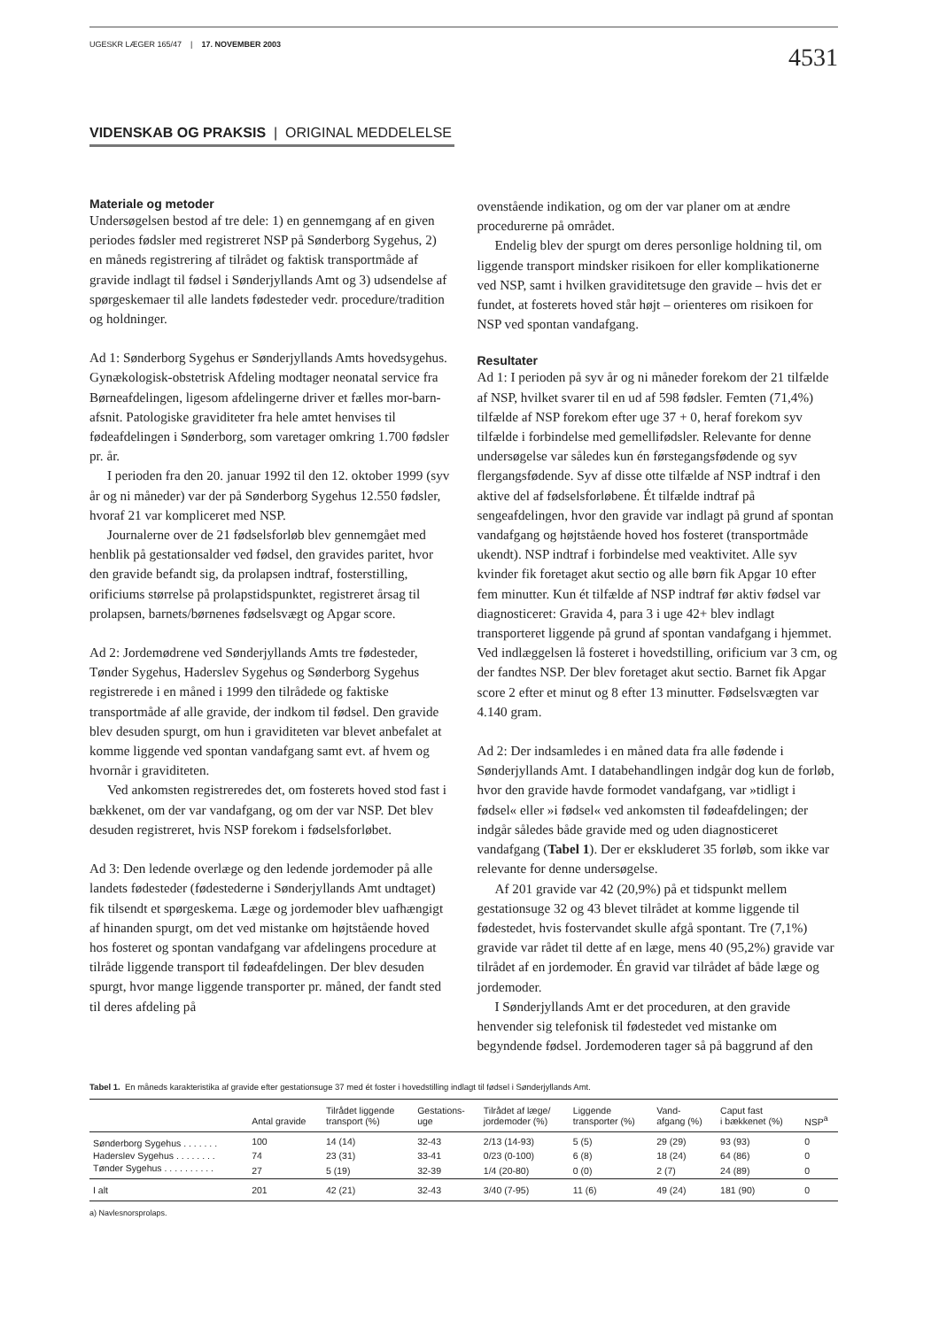UGESKR LÆGER 165/47 | 17. NOVEMBER 2003 4531
VIDENSKAB OG PRAKSIS | ORIGINAL MEDDELELSE
Materiale og metoder
Undersøgelsen bestod af tre dele: 1) en gennemgang af en given periodes fødsler med registreret NSP på Sønderborg Sygehus, 2) en måneds registrering af tilrådet og faktisk transportmåde af gravide indlagt til fødsel i Sønderjyllands Amt og 3) udsendelse af spørgeskemaer til alle landets fødesteder vedr. procedure/tradition og holdninger.
Ad 1: Sønderborg Sygehus er Sønderjyllands Amts hovedsygehus. Gynækologisk-obstetrisk Afdeling modtager neonatal service fra Børneafdelingen, ligesom afdelingerne driver et fælles mor-barn-afsnit. Patologiske graviditeter fra hele amtet henvises til fødeafdelingen i Sønderborg, som varetager omkring 1.700 fødsler pr. år.
I perioden fra den 20. januar 1992 til den 12. oktober 1999 (syv år og ni måneder) var der på Sønderborg Sygehus 12.550 fødsler, hvoraf 21 var kompliceret med NSP.
Journalerne over de 21 fødselsforløb blev gennemgået med henblik på gestationsalder ved fødsel, den gravides paritet, hvor den gravide befandt sig, da prolapsen indtraf, fosterstilling, orificiums størrelse på prolapstidspunktet, registreret årsag til prolapsen, barnets/børnenes fødselsvægt og Apgar score.
Ad 2: Jordemødrene ved Sønderjyllands Amts tre fødesteder, Tønder Sygehus, Haderslev Sygehus og Sønderborg Sygehus registrerede i en måned i 1999 den tilrådede og faktiske transportmåde af alle gravide, der indkom til fødsel. Den gravide blev desuden spurgt, om hun i graviditeten var blevet anbefalet at komme liggende ved spontan vandafgang samt evt. af hvem og hvornår i graviditeten.
Ved ankomsten registreredes det, om fosterets hoved stod fast i bækkenet, om der var vandafgang, og om der var NSP. Det blev desuden registreret, hvis NSP forekom i fødselsforløbet.
Ad 3: Den ledende overlæge og den ledende jordemoder på alle landets fødesteder (fødestederne i Sønderjyllands Amt undtaget) fik tilsendt et spørgeskema. Læge og jordemoder blev uafhængigt af hinanden spurgt, om det ved mistanke om højtstående hoved hos fosteret og spontan vandafgang var afdelingens procedure at tilråde liggende transport til fødeafdelingen. Der blev desuden spurgt, hvor mange liggende transporter pr. måned, der fandt sted til deres afdeling på
ovenstående indikation, og om der var planer om at ændre procedurerne på området.
Endelig blev der spurgt om deres personlige holdning til, om liggende transport mindsker risikoen for eller komplikationerne ved NSP, samt i hvilken graviditetsuge den gravide – hvis det er fundet, at fosterets hoved står højt – orienteres om risikoen for NSP ved spontan vandafgang.
Resultater
Ad 1: I perioden på syv år og ni måneder forekom der 21 tilfælde af NSP, hvilket svarer til en ud af 598 fødsler. Femten (71,4%) tilfælde af NSP forekom efter uge 37 + 0, heraf forekom syv tilfælde i forbindelse med gemellifødsler. Relevante for denne undersøgelse var således kun én førstegangsfødende og syv flergangsfødende. Syv af disse otte tilfælde af NSP indtraf i den aktive del af fødselsforløbene. Ét tilfælde indtraf på sengeafdelingen, hvor den gravide var indlagt på grund af spontan vandafgang og højtstående hoved hos fosteret (transportmåde ukendt). NSP indtraf i forbindelse med veaktivitet. Alle syv kvinder fik foretaget akut sectio og alle børn fik Apgar 10 efter fem minutter. Kun ét tilfælde af NSP indtraf før aktiv fødsel var diagnosticeret: Gravida 4, para 3 i uge 42+ blev indlagt transporteret liggende på grund af spontan vandafgang i hjemmet. Ved indlæggelsen lå fosteret i hovedstilling, orificium var 3 cm, og der fandtes NSP. Der blev foretaget akut sectio. Barnet fik Apgar score 2 efter et minut og 8 efter 13 minutter. Fødselsvægten var 4.140 gram.
Ad 2: Der indsamledes i en måned data fra alle fødende i Sønderjyllands Amt. I databehandlingen indgår dog kun de forløb, hvor den gravide havde formodet vandafgang, var »tidligt i fødsel« eller »i fødsel« ved ankomsten til fødeafdelingen; der indgår således både gravide med og uden diagnosticeret vandafgang (Tabel 1). Der er ekskluderet 35 forløb, som ikke var relevante for denne undersøgelse.
Af 201 gravide var 42 (20,9%) på et tidspunkt mellem gestationsuge 32 og 43 blevet tilrådet at komme liggende til fødestedet, hvis fostervandet skulle afgå spontant. Tre (7,1%) gravide var rådet til dette af en læge, mens 40 (95,2%) gravide var tilrådet af en jordemoder. Én gravid var tilrådet af både læge og jordemoder.
I Sønderjyllands Amt er det proceduren, at den gravide henvender sig telefonisk til fødestedet ved mistanke om begyndende fødsel. Jordemoderen tager så på baggrund af den
Tabel 1. En måneds karakteristika af gravide efter gestationsuge 37 med ét foster i hovedstilling indlagt til fødsel i Sønderjyllands Amt.
| | Antal gravide | Tilrådet liggende transport (%) | Gestations- uge | Tilrådet af læge/ jordemoder (%) | Liggende transporter (%) | Vand- afgang (%) | Caput fast i bækkenet (%) | NSP<sup>a</sup> |
| --- | --- | --- | --- | --- | --- | --- | --- | --- |
| Sønderborg Sygehus . . . . . . . | 100 | 14 (14) | 32-43 | 2/13 (14-93) | 5 (5) | 29 (29) | 93 (93) | 0 |
| Haderslev Sygehus . . . . . . . . | 74 | 23 (31) | 33-41 | 0/23 (0-100) | 6 (8) | 18 (24) | 64 (86) | 0 |
| Tønder Sygehus . . . . . . . . . . | 27 | 5 (19) | 32-39 | 1/4 (20-80) | 0 (0) | 2 (7) | 24 (89) | 0 |
| I alt | 201 | 42 (21) | 32-43 | 3/40 (7-95) | 11 (6) | 49 (24) | 181 (90) | 0 |
a) Navlesnorsprolaps.